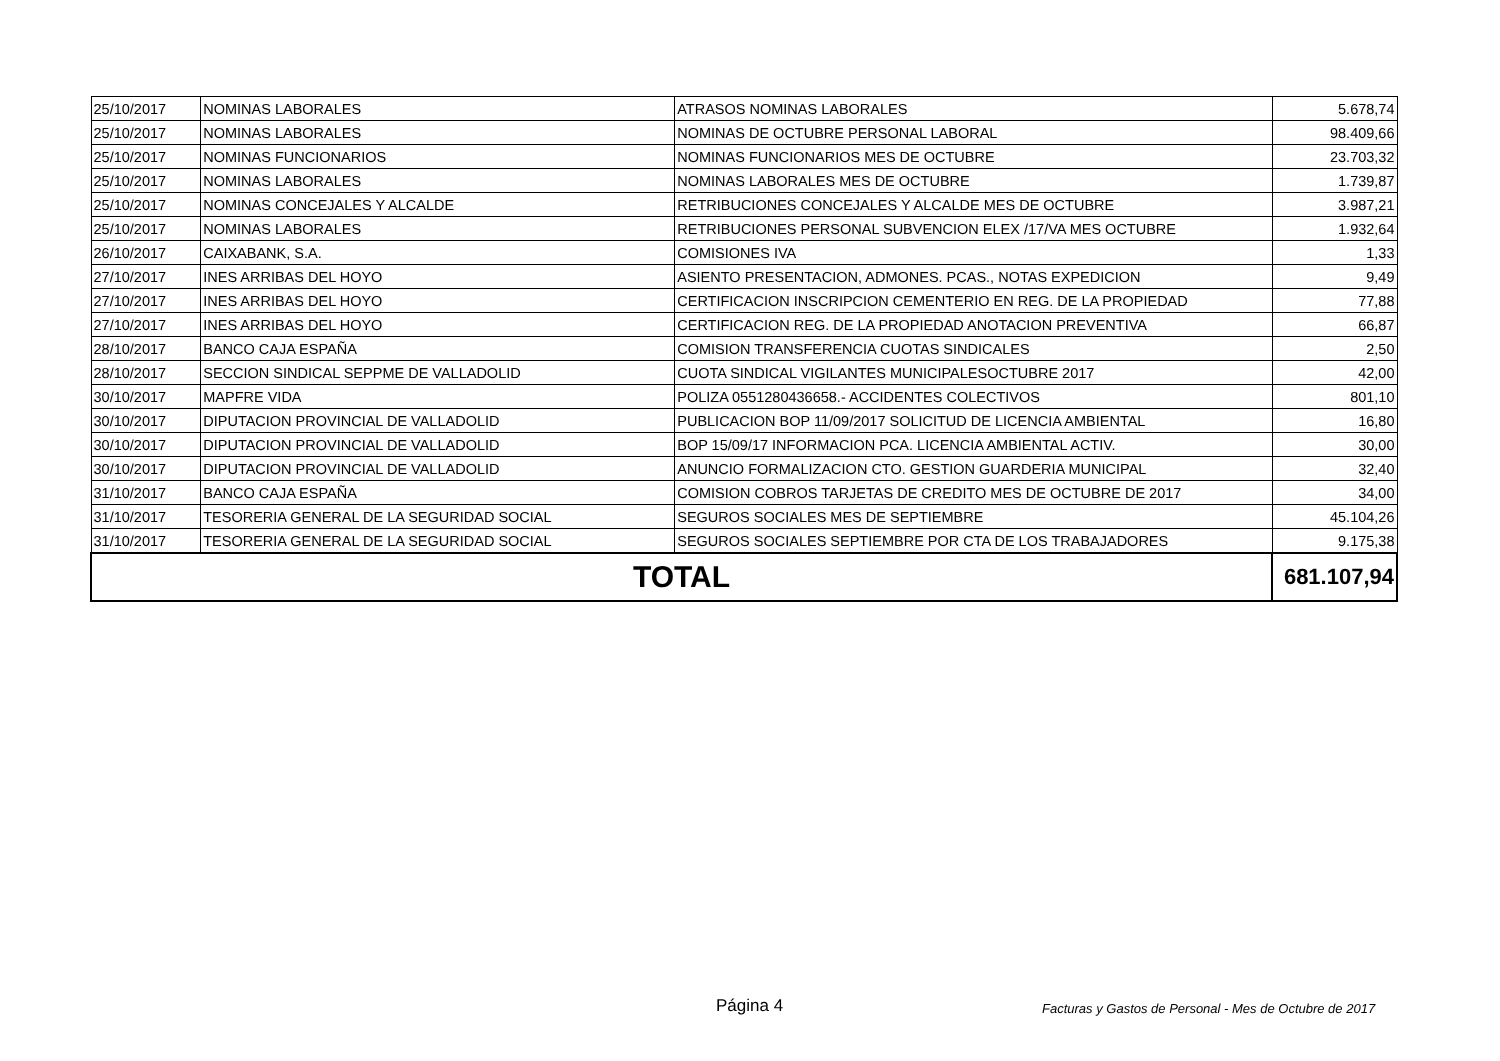| 25/10/2017 | NOMINAS LABORALES | ATRASOS NOMINAS LABORALES | 5.678,74 |
| 25/10/2017 | NOMINAS LABORALES | NOMINAS DE OCTUBRE PERSONAL LABORAL | 98.409,66 |
| 25/10/2017 | NOMINAS FUNCIONARIOS | NOMINAS FUNCIONARIOS MES DE OCTUBRE | 23.703,32 |
| 25/10/2017 | NOMINAS LABORALES | NOMINAS LABORALES MES DE OCTUBRE | 1.739,87 |
| 25/10/2017 | NOMINAS CONCEJALES Y ALCALDE | RETRIBUCIONES CONCEJALES Y ALCALDE MES DE OCTUBRE | 3.987,21 |
| 25/10/2017 | NOMINAS LABORALES | RETRIBUCIONES PERSONAL SUBVENCION ELEX /17/VA MES OCTUBRE | 1.932,64 |
| 26/10/2017 | CAIXABANK, S.A. | COMISIONES IVA | 1,33 |
| 27/10/2017 | INES ARRIBAS DEL HOYO | ASIENTO PRESENTACION, ADMONES. PCAS., NOTAS EXPEDICION | 9,49 |
| 27/10/2017 | INES ARRIBAS DEL HOYO | CERTIFICACION INSCRIPCION CEMENTERIO EN REG. DE LA PROPIEDAD | 77,88 |
| 27/10/2017 | INES ARRIBAS DEL HOYO | CERTIFICACION REG. DE LA PROPIEDAD ANOTACION PREVENTIVA | 66,87 |
| 28/10/2017 | BANCO CAJA ESPAÑA | COMISION TRANSFERENCIA CUOTAS SINDICALES | 2,50 |
| 28/10/2017 | SECCION SINDICAL SEPPME DE VALLADOLID | CUOTA SINDICAL VIGILANTES MUNICIPALESOCTUBRE 2017 | 42,00 |
| 30/10/2017 | MAPFRE VIDA | POLIZA 0551280436658.- ACCIDENTES COLECTIVOS | 801,10 |
| 30/10/2017 | DIPUTACION PROVINCIAL DE VALLADOLID | PUBLICACION BOP 11/09/2017 SOLICITUD DE LICENCIA AMBIENTAL | 16,80 |
| 30/10/2017 | DIPUTACION PROVINCIAL DE VALLADOLID | BOP 15/09/17 INFORMACION PCA. LICENCIA AMBIENTAL ACTIV. | 30,00 |
| 30/10/2017 | DIPUTACION PROVINCIAL DE VALLADOLID | ANUNCIO FORMALIZACION CTO. GESTION GUARDERIA MUNICIPAL | 32,40 |
| 31/10/2017 | BANCO CAJA ESPAÑA | COMISION COBROS TARJETAS DE CREDITO MES DE OCTUBRE DE 2017 | 34,00 |
| 31/10/2017 | TESORERIA GENERAL DE LA SEGURIDAD SOCIAL | SEGUROS SOCIALES MES DE SEPTIEMBRE | 45.104,26 |
| 31/10/2017 | TESORERIA GENERAL DE LA SEGURIDAD SOCIAL | SEGUROS SOCIALES SEPTIEMBRE POR CTA DE LOS TRABAJADORES | 9.175,38 |
| TOTAL | | | 681.107,94 |
Página 4
Facturas y Gastos de Personal - Mes de Octubre de 2017